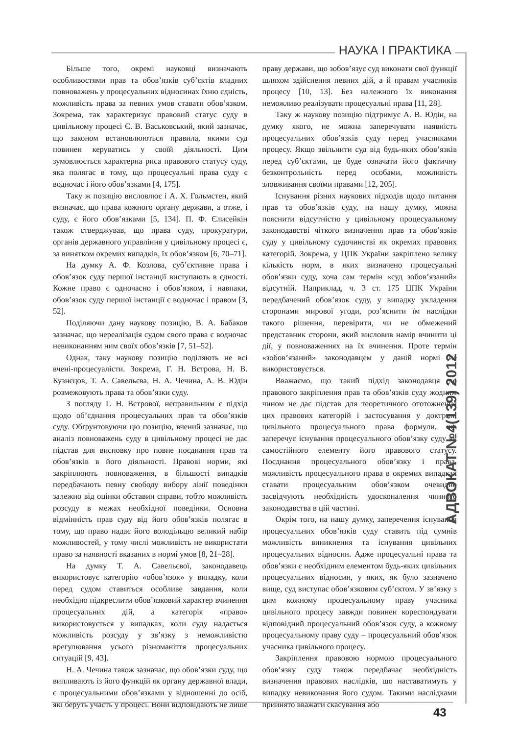НАУКА І ПРАКТИКА
Більше того, окремі науковці визначають особливостями прав та обов’язків суб’єктів владних повноважень у процесуальних відносинах їхню єдність, можливість права за певних умов ставати обов’язком. Зокрема, так характеризує правовий статус суду в цивільному процесі Є. В. Васьковський, який зазначає, що законом встановлюються правила, якими суд повинен керуватись у своїй діяльності. Цим зумовлюється характерна риса правового статусу суду, яка полягає в тому, що процесуальні права суду є водночас і його обов’язками [4, 175].
Таку ж позицію висловлює і А. Х. Гольмстен, який визначає, що права кожного органу держави, а отже, і суду, є його обов’язками [5, 134]. П. Ф. Єлисейкін також стверджував, що права суду, прокуратури, органів державного управління у цивільному процесі є, за винятком окремих випадків, їх обов’язком [6, 70–71].
На думку А. Ф. Козлова, суб’єктивне права і обов’язок суду першої інстанції виступають в єдності. Кожне право є одночасно і обов’язком, і навпаки, обов’язок суду першої інстанції є водночас і правом [3, 52].
Поділяючи дану наукову позицію, В. А. Бабаков зазначає, що нереалізація судом свого права є водночас невиконанням ним своїх обов’язків [7, 51–52].
Однак, таку наукову позицію поділяють не всі вчені-процесуалісти. Зокрема, Г. Н. Вєтрова, Н. В. Кузнєцов, Т. А. Савельєва, Н. А. Чечина, А. В. Юдін розмежовують права та обов’язки суду.
З погляду Г. Н. Вєтрової, неправильним є підхід щодо об’єднання процесуальних прав та обов’язків суду. Обґрунтовуючи цю позицію, вчений зазначає, що аналіз повноважень суду в цивільному процесі не дає підстав для висновку про повне поєднання прав та обов’язків в його діяльності. Правові норми, які закріплюють повноваження, в більшості випадків передбачають певну свободу вибору лінії поведінки залежно від оцінки обставин справи, тобто можливість розсуду в межах необхідної поведінки. Основна відмінність прав суду від його обов’язків полягає в тому, що право надає його володільцю великий набір можливостей, у тому числі можливість не використати право за наявності вказаних в нормі умов [8, 21–28].
На думку Т. А. Савельєвої, законодавець використовує категорію «обов’язок» у випадку, коли перед судом ставиться особливе завдання, коли необхідно підкреслити обов’язковий характер вчинення процесуальних дій, а категорія «право» використовується у випадках, коли суду надається можливість розсуду у зв’язку з неможливістю врегулювання усього різноманіття процесуальних ситуацій [9, 43].
Н. А. Чечина також зазначає, що обов’язки суду, що випливають із його функцій як органу державної влади, є процесуальними обов’язками у відношенні до осіб, які беруть участь у процесі. Вони відповідають не лише праву держави, що зобов’язує суд виконати свої функції шляхом здійснення певних дій, а й правам учасників процесу [10, 13]. Без належного їх виконання неможливо реалізувати процесуальні права [11, 28].
Таку ж наукову позицію підтримує А. В. Юдін, на думку якого, не можна заперечувати наявність процесуальних обов’язків суду перед учасниками процесу. Якщо звільнити суд від будь-яких обов’язків перед суб’єктами, це буде означати його фактичну безконтрольність перед особами, можливість зловживання своїми правами [12, 205].
Існування різних наукових підходів щодо питання прав та обов’язків суду, на нашу думку, можна пояснити відсутністю у цивільному процесуальному законодавстві чіткого визначення прав та обов’язків суду у цивільному судочинстві як окремих правових категорій. Зокрема, у ЦПК України закріплено велику кількість норм, в яких визначено процесуальні обов’язки суду, хоча сам термін «суд зобов’язаний» відсутній. Наприклад, ч. 3 ст. 175 ЦПК України передбачений обов’язок суду, у випадку укладення сторонами мирової угоди, роз’яснити їм наслідки такого рішення, перевірити, чи не обмежений представник сторони, який висловив намір вчинити ці дії, у повноваженнях на їх вчинення. Проте термін «зобов’язаний» законодавцем у даній нормі не використовується.
Вважаємо, що такий підхід законодавця до правового закріплення прав та обов’язків суду жодним чином не дає підстав для теоретичного ототожнення цих правових категорій і застосування у доктрині цивільного процесуального права формули, що заперечує існування процесуального обов’язку суду як самостійного елементу його правового статусу. Поєднання процесуального обов’язку і права, можливість процесуального права в окремих випадках ставати процесуальним обов’язком очевидно засвідчують необхідність удосконалення чинного законодавства в цій частині.
Окрім того, на нашу думку, заперечення існування процесуальних обов’язків суду ставить під сумнів можливість виникнення та існування цивільних процесуальних відносин. Адже процесуальні права та обов’язки є необхідним елементом будь-яких цивільних процесуальних відносин, у яких, як було зазначено вище, суд виступає обов’язковим суб’єктом. У зв’язку з цим кожному процесуальному праву учасника цивільного процесу завжди повинен кореспондувати відповідний процесуальний обов’язок суду, а кожному процесуальному праву суду – процесуальний обов’язок учасника цивільного процесу.
Закріплення правовою нормою процесуального обов’язку суду також передбачає необхідність визначення правових наслідків, що наставатимуть у випадку невиконання його судом. Такими наслідками прийнято вважати скасування або
АДВОКАТ №4(139) 2012
43